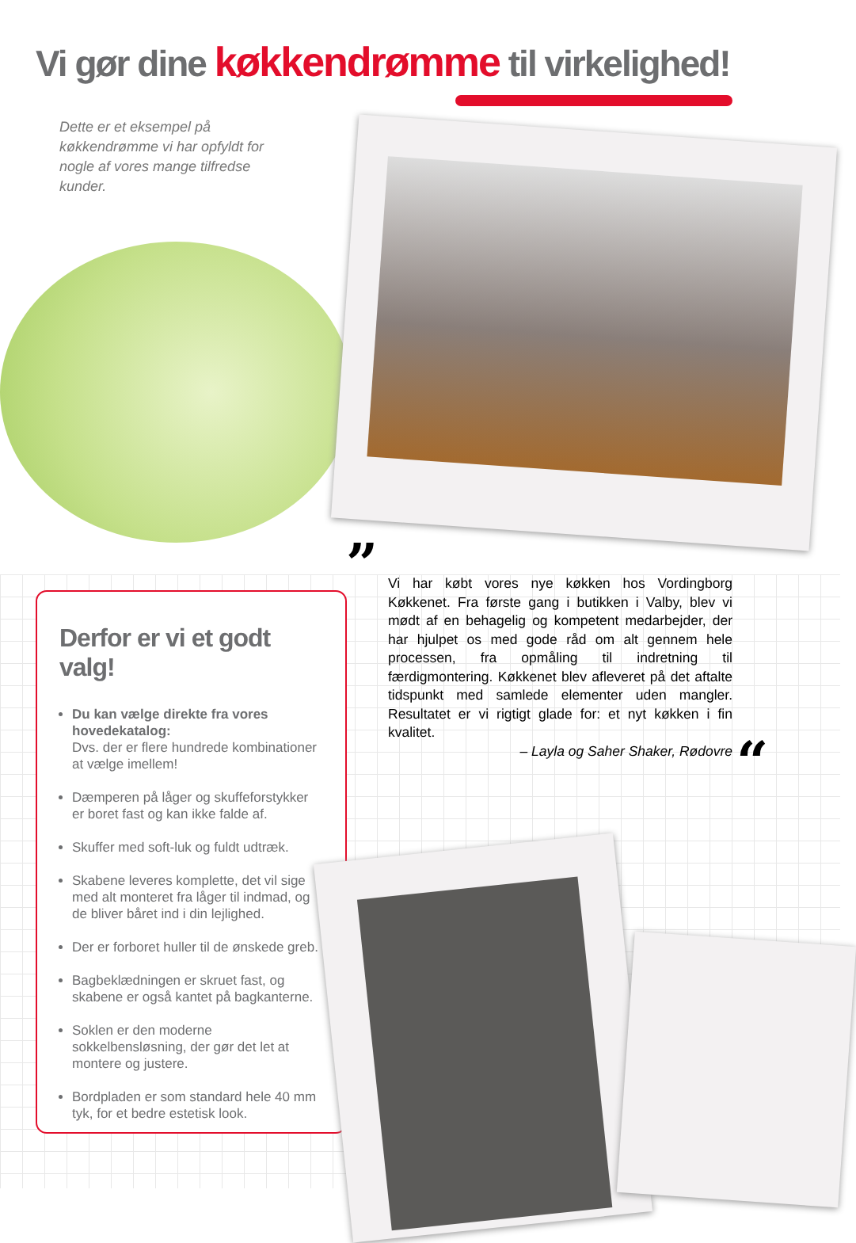Vi gør dine køkkendrømme til virkelighed!
Dette er et eksempel på køkkendrømme vi har opfyldt for nogle af vores mange tilfredse kunder.
”
Vi har købt vores nye køkken hos Vordingborg Køkkenet. Fra første gang i butikken i Valby, blev vi mødt af en behagelig og kompetent medarbejder, der har hjulpet os med gode råd om alt gennem hele processen, fra opmåling til indretning til færdigmontering. Køkkenet blev afleveret på det aftalte tidspunkt med samlede elementer uden mangler. Resultatet er vi rigtigt glade for: et nyt køkken i fin kvalitet.
– Layla og Saher Shaker, Rødovre
“
Derfor er vi et godt valg!
Du kan vælge direkte fra vores hovedekatalog:
Dvs. der er flere hundrede kombinationer at vælge imellem!
Dæmperen på låger og skuffeforstykker er boret fast og kan ikke falde af.
Skuffer med soft-luk og fuldt udtræk.
Skabene leveres komplette, det vil sige med alt monteret fra låger til indmad, og de bliver båret ind i din lejlighed.
Der er forboret huller til de ønskede greb.
Bagbeklædningen er skruet fast, og skabene er også kantet på bagkanterne.
Soklen er den moderne sokkelbensløsning, der gør det let at montere og justere.
Bordpladen er som standard hele 40 mm tyk, for et bedre estetisk look.